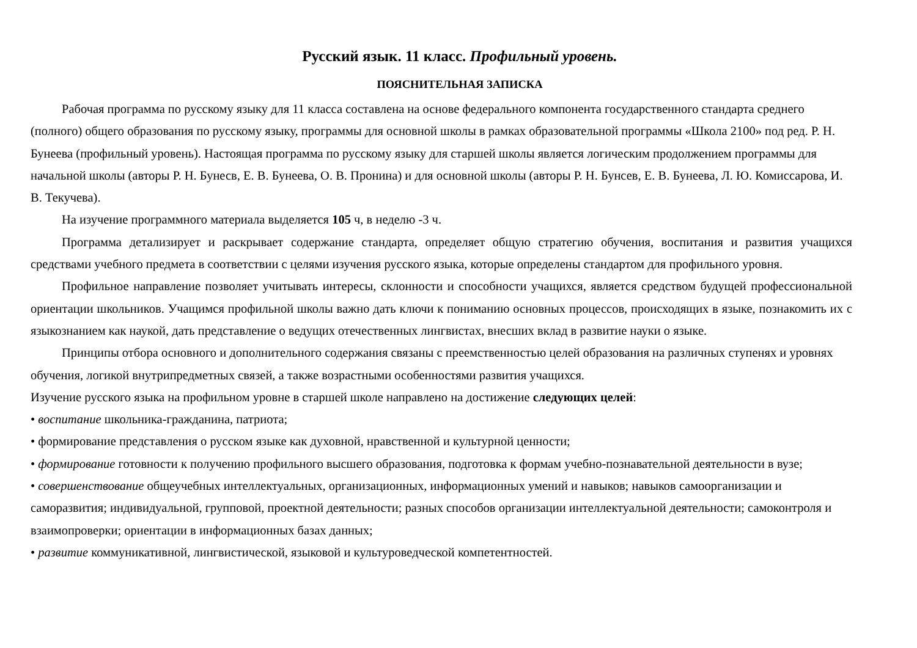Русский язык. 11 класс. Профильный уровень.
ПОЯСНИТЕЛЬНАЯ ЗАПИСКА
Рабочая программа по русскому языку для 11 класса составлена на основе федерального компонента государственного стандарта среднего (полного) общего образования по русскому языку, программы для основной школы в рамках образовательной программы «Школа 2100» под ред. Р. Н. Бунеева (профильный уровень). Настоящая программа по русскому языку для старшей школы является логическим продолжением программы для начальной школы (авторы Р. Н. Бунесв, Е. В. Бунеева, О. В. Пронина) и для основной школы (авторы Р. Н. Бунсев, Е. В. Бунеева, Л. Ю. Комиссарова, И. В. Текучева).
На изучение программного материала выделяется 105 ч, в неделю -3 ч.
Программа детализирует и раскрывает содержание стандарта, определяет общую стратегию обучения, воспитания и развития учащихся средствами учебного предмета в соответствии с целями изучения русского языка, которые определены стандартом для профильного уровня.
Профильное направление позволяет учитывать интересы, склонности и способности учащихся, является средством будущей профессиональной ориентации школьников. Учащимся профильной школы важно дать ключи к пониманию основных процессов, происходящих в языке, познакомить их с языкознанием как наукой, дать представление о ведущих отечественных лингвистах, внесших вклад в развитие науки о языке.
Принципы отбора основного и дополнительного содержания связаны с преемственностью целей образования на различных ступенях и уровнях обучения, логикой внутрипредметных связей, а также возрастными особенностями развития учащихся.
Изучение русского языка на профильном уровне в старшей школе направлено на достижение следующих целей:
• воспитание школьника-гражданина, патриота;
• формирование представления о русском языке как духовной, нравственной и культурной ценности;
• формирование готовности к получению профильного высшего образования, подготовка к формам учебно-познавательной деятельности в вузе;
• совершенствование общеучебных интеллектуальных, организационных, информационных умений и навыков; навыков самоорганизации и саморазвития; индивидуальной, групповой, проектной деятельности; разных способов организации интеллектуальной деятельности; самоконтроля и взаимопроверки; ориентации в информационных базах данных;
• развитие коммуникативной, лингвистической, языковой и культуроведческой компетентностей.